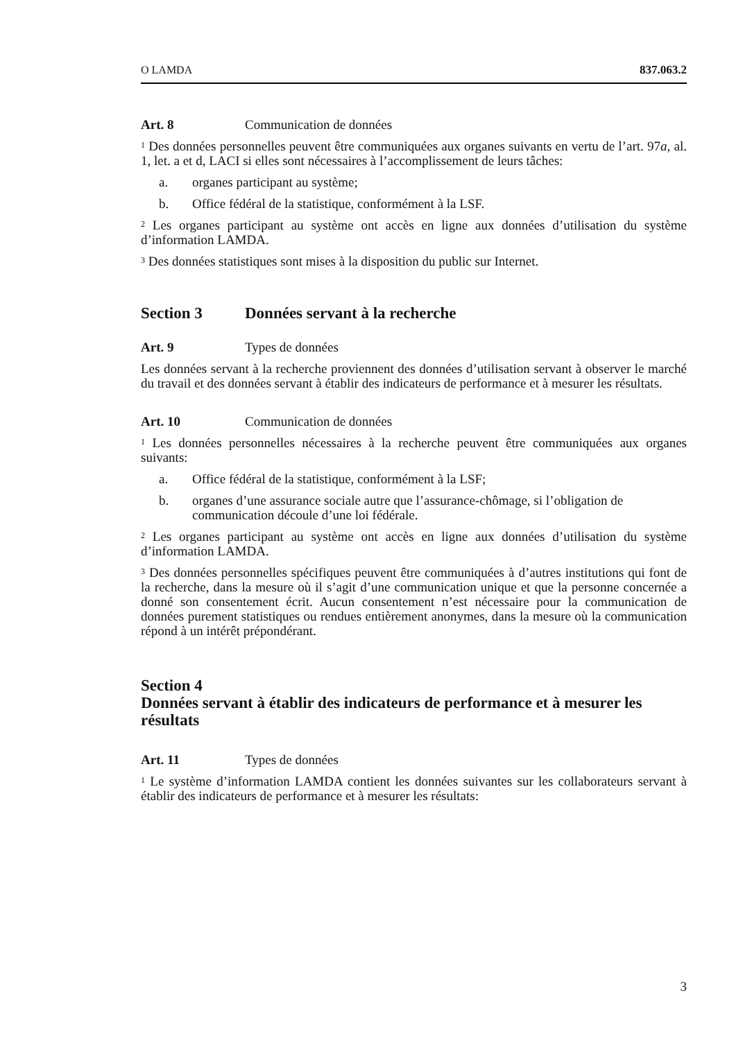O LAMDA 837.063.2
Art. 8 Communication de données
<sup>1</sup> Des données personnelles peuvent être communiquées aux organes suivants en vertu de l’art. 97a, al. 1, let. a et d, LACI si elles sont nécessaires à l’accomplissement de leurs tâches:
a. organes participant au système;
b. Office fédéral de la statistique, conformément à la LSF.
<sup>2</sup> Les organes participant au système ont accès en ligne aux données d’utilisation du système d’information LAMDA.
<sup>3</sup> Des données statistiques sont mises à la disposition du public sur Internet.
Section 3 Données servant à la recherche
Art. 9 Types de données
Les données servant à la recherche proviennent des données d’utilisation servant à observer le marché du travail et des données servant à établir des indicateurs de performance et à mesurer les résultats.
Art. 10 Communication de données
<sup>1</sup> Les données personnelles nécessaires à la recherche peuvent être communiquées aux organes suivants:
a. Office fédéral de la statistique, conformément à la LSF;
b. organes d’une assurance sociale autre que l’assurance-chômage, si l’obligation de communication découle d’une loi fédérale.
<sup>2</sup> Les organes participant au système ont accès en ligne aux données d’utilisation du système d’information LAMDA.
<sup>3</sup> Des données personnelles spécifiques peuvent être communiquées à d’autres institutions qui font de la recherche, dans la mesure où il s’agit d’une communication unique et que la personne concernée a donné son consentement écrit. Aucun consentement n’est nécessaire pour la communication de données purement statistiques ou rendues entièrement anonymes, dans la mesure où la communication répond à un intérêt prépondérant.
Section 4
Données servant à établir des indicateurs de performance et à mesurer les résultats
Art. 11 Types de données
<sup>1</sup> Le système d’information LAMDA contient les données suivantes sur les collaborateurs servant à établir des indicateurs de performance et à mesurer les résultats:
3